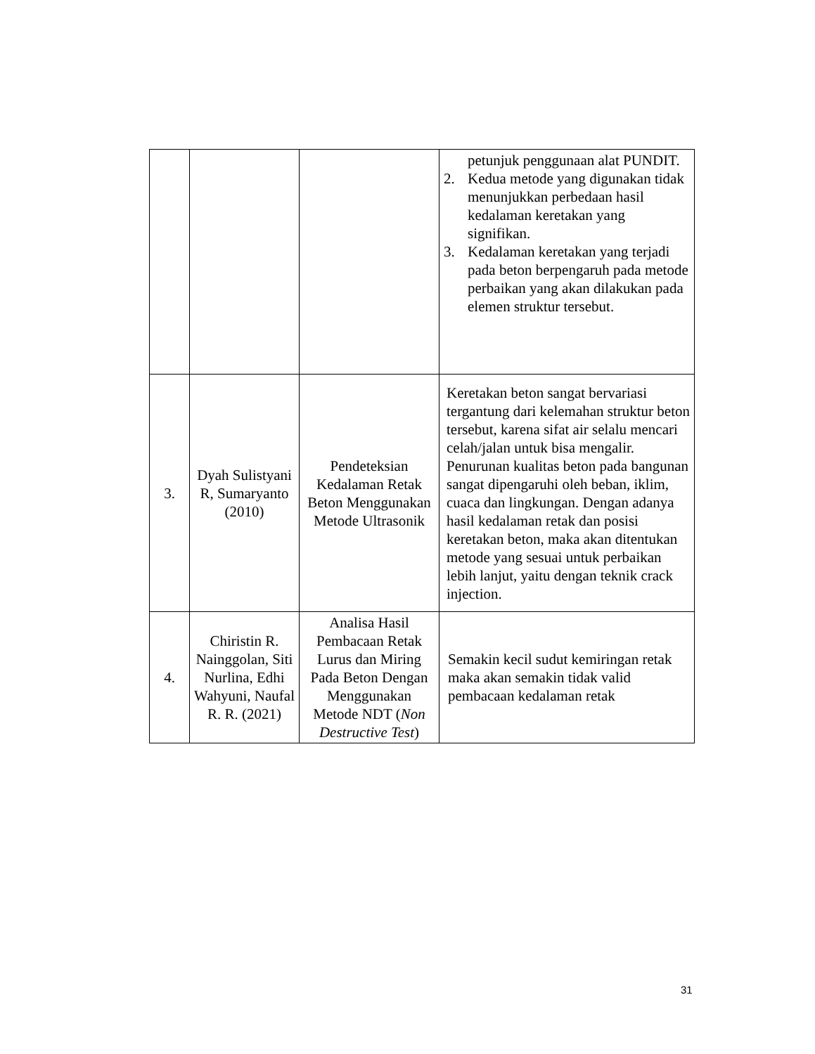| | | | petunjuk penggunaan alat PUNDIT. 2. Kedua metode yang digunakan tidak menunjukkan perbedaan hasil kedalaman keretakan yang signifikan. 3. Kedalaman keretakan yang terjadi pada beton berpengaruh pada metode perbaikan yang akan dilakukan pada elemen struktur tersebut. |
| 3. | Dyah Sulistyani R, Sumaryanto (2010) | Pendeteksian Kedalaman Retak Beton Menggunakan Metode Ultrasonik | Keretakan beton sangat bervariasi tergantung dari kelemahan struktur beton tersebut, karena sifat air selalu mencari celah/jalan untuk bisa mengalir. Penurunan kualitas beton pada bangunan sangat dipengaruhi oleh beban, iklim, cuaca dan lingkungan. Dengan adanya hasil kedalaman retak dan posisi keretakan beton, maka akan ditentukan metode yang sesuai untuk perbaikan lebih lanjut, yaitu dengan teknik crack injection. |
| 4. | Chiristin R. Nainggolan, Siti Nurlina, Edhi Wahyuni, Naufal R. R. (2021) | Analisa Hasil Pembacaan Retak Lurus dan Miring Pada Beton Dengan Menggunakan Metode NDT ( Non Destructive Test ) | Semakin kecil sudut kemiringan retak maka akan semakin tidak valid pembacaan kedalaman retak |
31